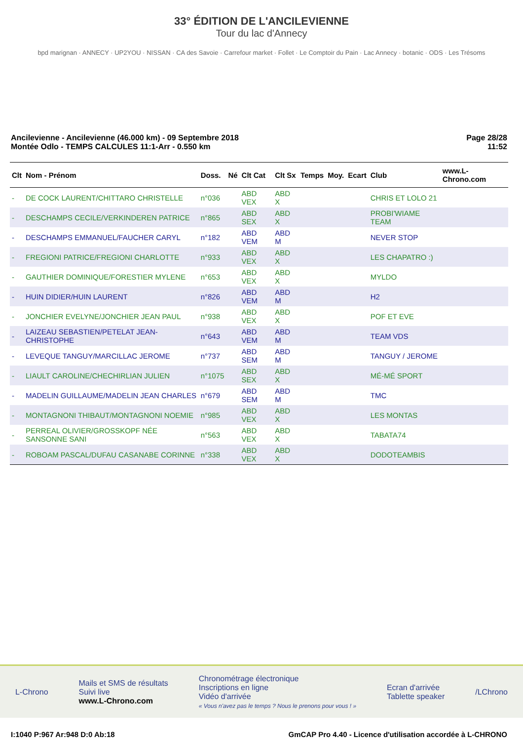33° ÉDITION DE L'ANCILEVIENNE
Tour du lac d'Annecy
bpd marignan · ANNECY · UP2YOU · NISSAN · CA des Savoie · Carrefour market · Follet · Le Comptoir du Pain · Lac Annecy · botanic · ODS · Les Trésoms
Ancilevienne - Ancilevienne (46.000 km) - 09 Septembre 2018
Montée Odlo - TEMPS CALCULES 11:1-Arr - 0.550 km
Page 28/28
11:52
| Clt | Nom - Prénom | Doss. | Né | Clt Cat | Clt Sx | Temps | Moy. | Ecart | Club | www.L-Chrono.com |
| --- | --- | --- | --- | --- | --- | --- | --- | --- | --- | --- |
| - | DE COCK LAURENT/CHITTARO CHRISTELLE | n°036 | | ABD VEX | ABD X | | | | CHRIS ET LOLO 21 | |
| - | DESCHAMPS CECILE/VERKINDEREN PATRICE | n°865 | | ABD SEX | ABD X | | | | PROBI'WIAME TEAM | |
| - | DESCHAMPS EMMANUEL/FAUCHER CARYL | n°182 | | ABD VEM | ABD M | | | | NEVER STOP | |
| - | FREGIONI PATRICE/FREGIONI CHARLOTTE | n°933 | | ABD VEX | ABD X | | | | LES CHAPATRO :) | |
| - | GAUTHIER DOMINIQUE/FORESTIER MYLENE | n°653 | | ABD VEX | ABD X | | | | MYLDO | |
| - | HUIN DIDIER/HUIN LAURENT | n°826 | | ABD VEM | ABD M | | | | H2 | |
| - | JONCHIER EVELYNE/JONCHIER JEAN PAUL | n°938 | | ABD VEX | ABD X | | | | POF ET EVE | |
| - | LAIZEAU SEBASTIEN/PETELAT JEAN-CHRISTOPHE | n°643 | | ABD VEM | ABD M | | | | TEAM VDS | |
| - | LEVEQUE TANGUY/MARCILLAC JEROME | n°737 | | ABD SEM | ABD M | | | | TANGUY / JEROME | |
| - | LIAULT CAROLINE/CHECHIRLIAN JULIEN | n°1075 | | ABD SEX | ABD X | | | | MÉ-MÉ SPORT | |
| - | MADELIN GUILLAUME/MADELIN JEAN CHARLES | n°679 | | ABD SEM | ABD M | | | | TMC | |
| - | MONTAGNONI THIBAUT/MONTAGNONI NOEMIE | n°985 | | ABD VEX | ABD X | | | | LES MONTAS | |
| - | PERREAL OLIVIER/GROSSKOPF NÉE SANSONNE SANI | n°563 | | ABD VEX | ABD X | | | | TABATA74 | |
| - | ROBOAM PASCAL/DUFAU CASANABE CORINNE | n°338 | | ABD VEX | ABD X | | | | DODOTEAMBIS | |
L-Chrono
Mails et SMS de résultats
Suivi live
www.L-Chrono.com
Chronométrage électronique
Inscriptions en ligne
Vidéo d'arrivée
« Vous n'avez pas le temps ? Nous le prenons pour vous ! »
Ecran d'arrivée
Tablette speaker
/LChrono
I:1040 P:967 Ar:948 D:0 Ab:18 GmCAP Pro 4.40 - Licence d'utilisation accordée à L-CHRONO